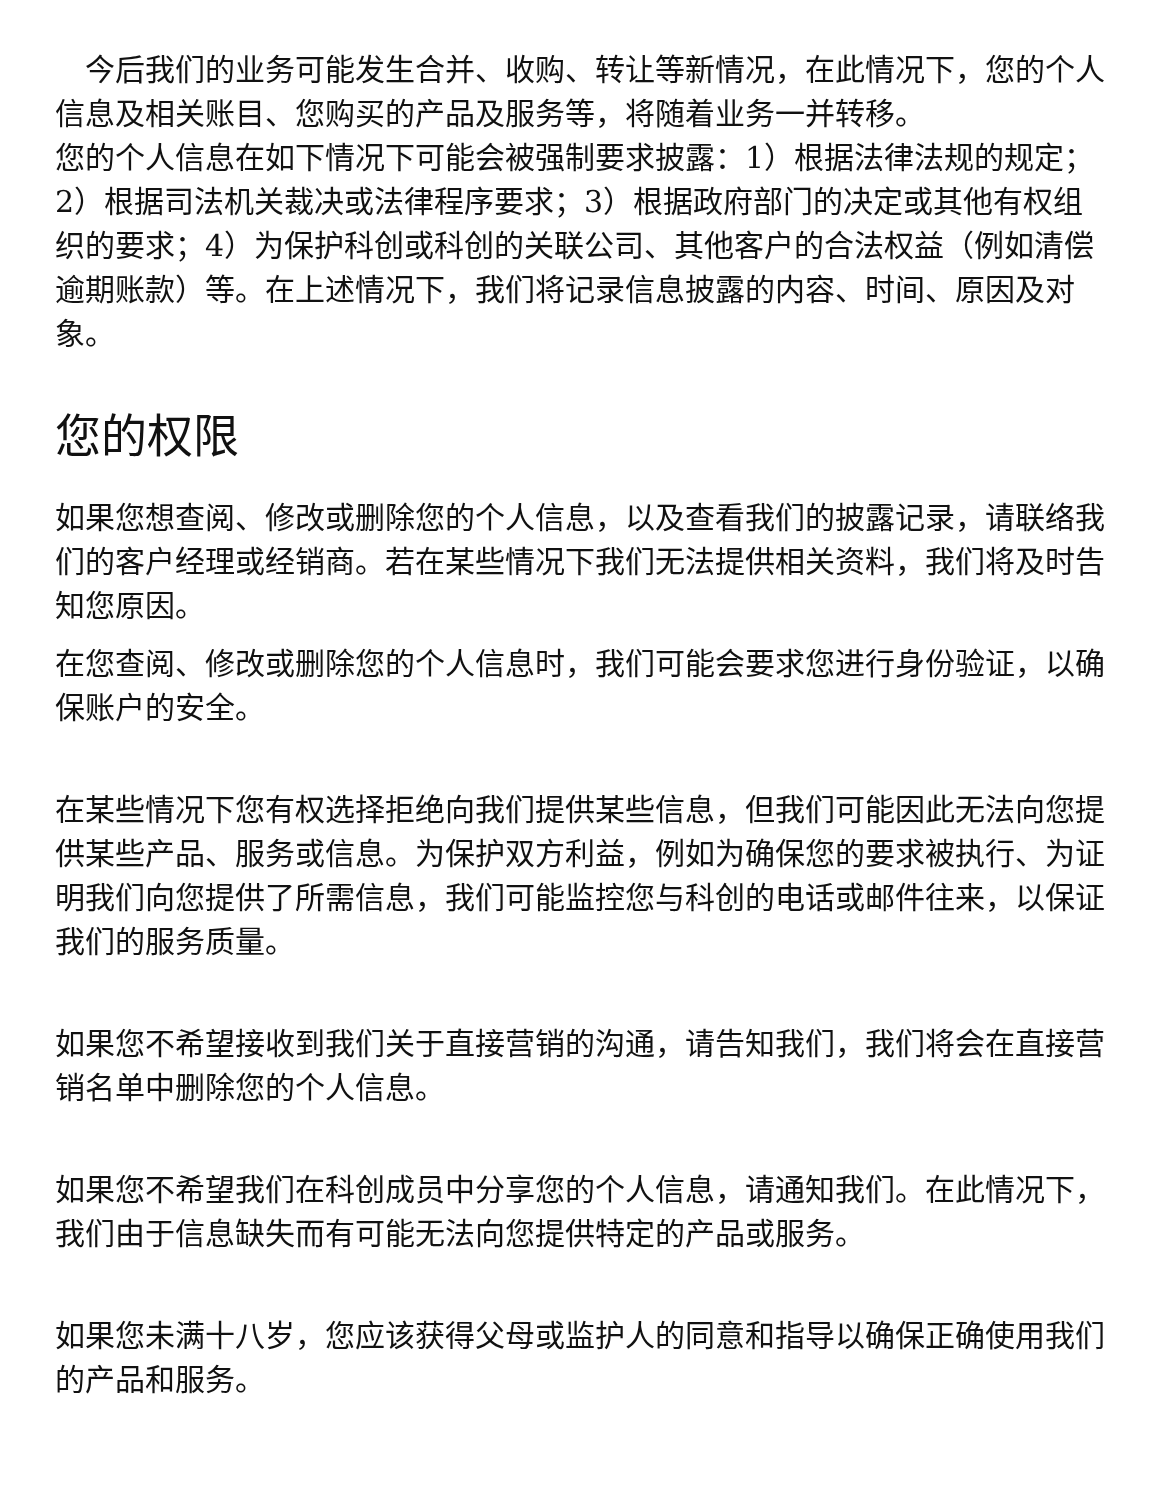今后我们的业务可能发生合并、收购、转让等新情况，在此情况下，您的个人信息及相关账目、您购买的产品及服务等，将随着业务一并转移。
您的个人信息在如下情况下可能会被强制要求披露：1）根据法律法规的规定；2）根据司法机关裁决或法律程序要求；3）根据政府部门的决定或其他有权组织的要求；4）为保护科创或科创的关联公司、其他客户的合法权益（例如清偿逾期账款）等。在上述情况下，我们将记录信息披露的内容、时间、原因及对象。
您的权限
如果您想查阅、修改或删除您的个人信息，以及查看我们的披露记录，请联络我们的客户经理或经销商。若在某些情况下我们无法提供相关资料，我们将及时告知您原因。
在您查阅、修改或删除您的个人信息时，我们可能会要求您进行身份验证，以确保账户的安全。
在某些情况下您有权选择拒绝向我们提供某些信息，但我们可能因此无法向您提供某些产品、服务或信息。为保护双方利益，例如为确保您的要求被执行、为证明我们向您提供了所需信息，我们可能监控您与科创的电话或邮件往来，以保证我们的服务质量。
如果您不希望接收到我们关于直接营销的沟通，请告知我们，我们将会在直接营销名单中删除您的个人信息。
如果您不希望我们在科创成员中分享您的个人信息，请通知我们。在此情况下，我们由于信息缺失而有可能无法向您提供特定的产品或服务。
如果您未满十八岁，您应该获得父母或监护人的同意和指导以确保正确使用我们的产品和服务。